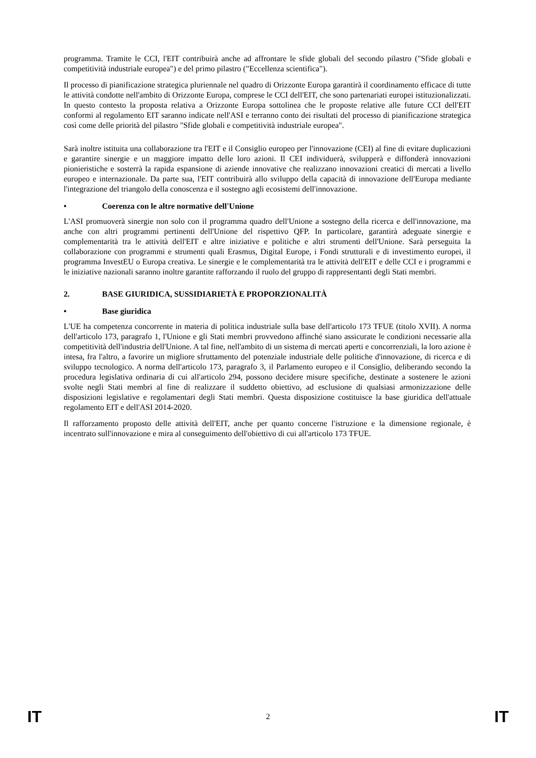programma. Tramite le CCI, l'EIT contribuirà anche ad affrontare le sfide globali del secondo pilastro ("Sfide globali e competitività industriale europea") e del primo pilastro ("Eccellenza scientifica").
Il processo di pianificazione strategica pluriennale nel quadro di Orizzonte Europa garantirà il coordinamento efficace di tutte le attività condotte nell'ambito di Orizzonte Europa, comprese le CCI dell'EIT, che sono partenariati europei istituzionalizzati. In questo contesto la proposta relativa a Orizzonte Europa sottolinea che le proposte relative alle future CCI dell'EIT conformi al regolamento EIT saranno indicate nell'ASI e terranno conto dei risultati del processo di pianificazione strategica così come delle priorità del pilastro "Sfide globali e competitività industriale europea".
Sarà inoltre istituita una collaborazione tra l'EIT e il Consiglio europeo per l'innovazione (CEI) al fine di evitare duplicazioni e garantire sinergie e un maggiore impatto delle loro azioni. Il CEI individuerà, svilupperà e diffonderà innovazioni pionieristiche e sosterrà la rapida espansione di aziende innovative che realizzano innovazioni creatici di mercati a livello europeo e internazionale. Da parte sua, l'EIT contribuirà allo sviluppo della capacità di innovazione dell'Europa mediante l'integrazione del triangolo della conoscenza e il sostegno agli ecosistemi dell'innovazione.
• Coerenza con le altre normative dell'Unione
L'ASI promuoverà sinergie non solo con il programma quadro dell'Unione a sostegno della ricerca e dell'innovazione, ma anche con altri programmi pertinenti dell'Unione del rispettivo QFP. In particolare, garantirà adeguate sinergie e complementarità tra le attività dell'EIT e altre iniziative e politiche e altri strumenti dell'Unione. Sarà perseguita la collaborazione con programmi e strumenti quali Erasmus, Digital Europe, i Fondi strutturali e di investimento europei, il programma InvestEU o Europa creativa. Le sinergie e le complementarità tra le attività dell'EIT e delle CCI e i programmi e le iniziative nazionali saranno inoltre garantite rafforzando il ruolo del gruppo di rappresentanti degli Stati membri.
2. BASE GIURIDICA, SUSSIDIARIETÀ E PROPORZIONALITÀ
• Base giuridica
L'UE ha competenza concorrente in materia di politica industriale sulla base dell'articolo 173 TFUE (titolo XVII). A norma dell'articolo 173, paragrafo 1, l'Unione e gli Stati membri provvedono affinché siano assicurate le condizioni necessarie alla competitività dell'industria dell'Unione. A tal fine, nell'ambito di un sistema di mercati aperti e concorrenziali, la loro azione è intesa, fra l'altro, a favorire un migliore sfruttamento del potenziale industriale delle politiche d'innovazione, di ricerca e di sviluppo tecnologico. A norma dell'articolo 173, paragrafo 3, il Parlamento europeo e il Consiglio, deliberando secondo la procedura legislativa ordinaria di cui all'articolo 294, possono decidere misure specifiche, destinate a sostenere le azioni svolte negli Stati membri al fine di realizzare il suddetto obiettivo, ad esclusione di qualsiasi armonizzazione delle disposizioni legislative e regolamentari degli Stati membri. Questa disposizione costituisce la base giuridica dell'attuale regolamento EIT e dell'ASI 2014-2020.
Il rafforzamento proposto delle attività dell'EIT, anche per quanto concerne l'istruzione e la dimensione regionale, è incentrato sull'innovazione e mira al conseguimento dell'obiettivo di cui all'articolo 173 TFUE.
IT 2 IT